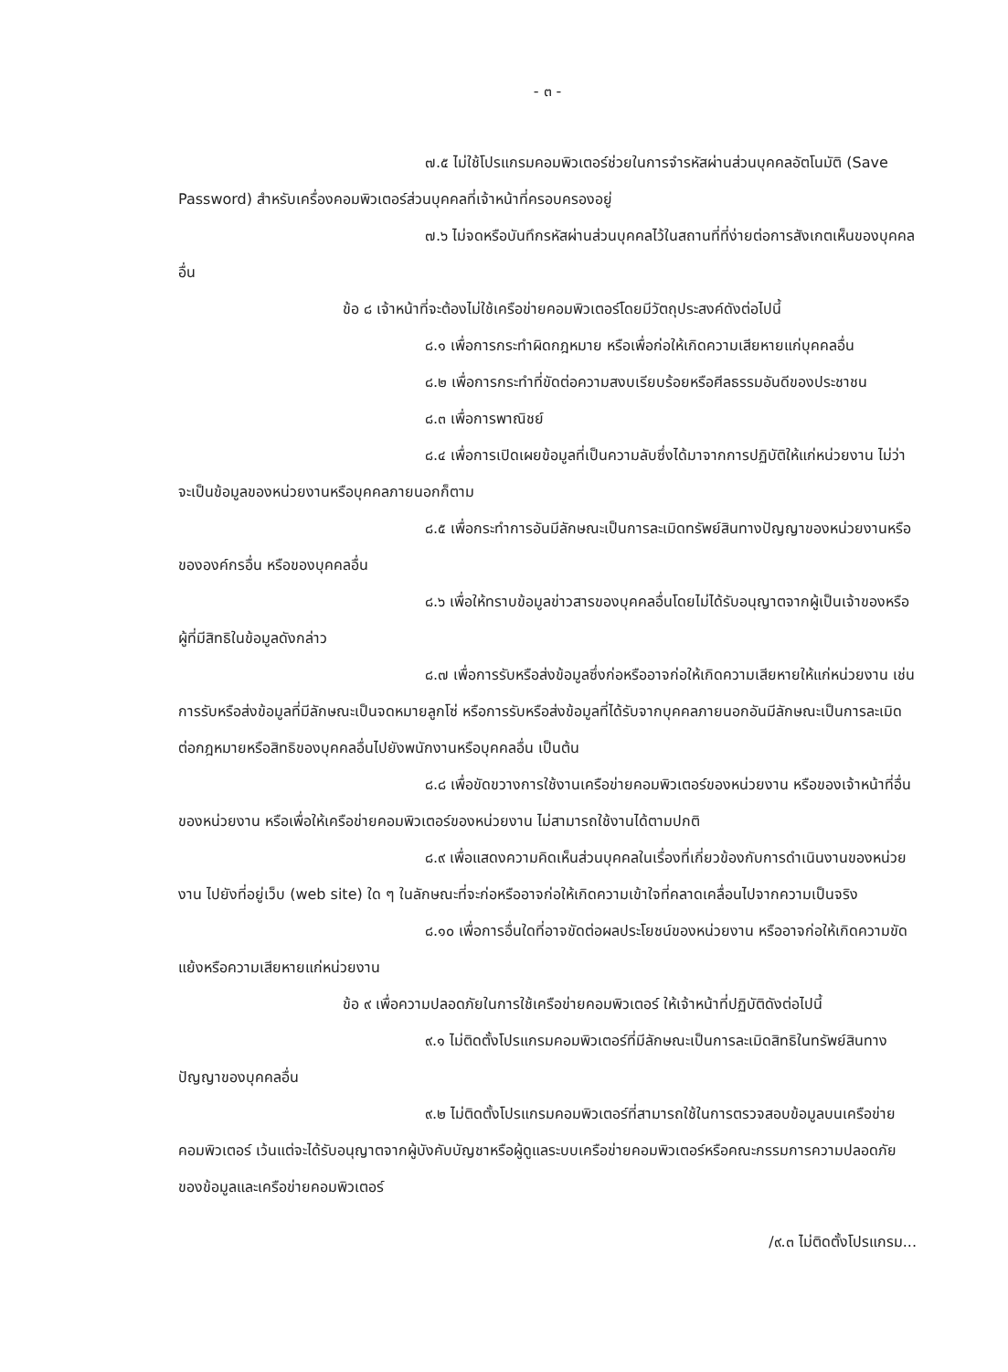- ๓ -
๗.๕ ไม่ใช้โปรแกรมคอมพิวเตอร์ช่วยในการจำรหัสผ่านส่วนบุคคลอัตโนมัติ (Save Password) สำหรับเครื่องคอมพิวเตอร์ส่วนบุคคลที่เจ้าหน้าที่ครอบครองอยู่
๗.๖ ไม่จดหรือบันทึกรหัสผ่านส่วนบุคคลไว้ในสถานที่ที่ง่ายต่อการสังเกตเห็นของบุคคลอื่น
ข้อ ๘ เจ้าหน้าที่จะต้องไม่ใช้เครือข่ายคอมพิวเตอร์โดยมีวัตถุประสงค์ดังต่อไปนี้
๘.๑ เพื่อการกระทำผิดกฎหมาย หรือเพื่อก่อให้เกิดความเสียหายแก่บุคคลอื่น
๘.๒ เพื่อการกระทำที่ขัดต่อความสงบเรียบร้อยหรือศีลธรรมอันดีของประชาชน
๘.๓ เพื่อการพาณิชย์
๘.๔ เพื่อการเปิดเผยข้อมูลที่เป็นความลับซึ่งได้มาจากการปฏิบัติให้แก่หน่วยงาน ไม่ว่าจะเป็นข้อมูลของหน่วยงานหรือบุคคลภายนอกก็ตาม
๘.๕ เพื่อกระทำการอันมีลักษณะเป็นการละเมิดทรัพย์สินทางปัญญาของหน่วยงานหรือขององค์กรอื่น หรือของบุคคลอื่น
๘.๖ เพื่อให้ทราบข้อมูลข่าวสารของบุคคลอื่นโดยไม่ได้รับอนุญาตจากผู้เป็นเจ้าของหรือผู้ที่มีสิทธิในข้อมูลดังกล่าว
๘.๗ เพื่อการรับหรือส่งข้อมูลซึ่งก่อหรืออาจก่อให้เกิดความเสียหายให้แก่หน่วยงาน เช่น การรับหรือส่งข้อมูลที่มีลักษณะเป็นจดหมายลูกโซ่ หรือการรับหรือส่งข้อมูลที่ได้รับจากบุคคลภายนอกอันมีลักษณะเป็นการละเมิดต่อกฎหมายหรือสิทธิของบุคคลอื่นไปยังพนักงานหรือบุคคลอื่น เป็นต้น
๘.๘ เพื่อขัดขวางการใช้งานเครือข่ายคอมพิวเตอร์ของหน่วยงาน หรือของเจ้าหน้าที่อื่นของหน่วยงาน หรือเพื่อให้เครือข่ายคอมพิวเตอร์ของหน่วยงาน ไม่สามารถใช้งานได้ตามปกติ
๘.๙ เพื่อแสดงความคิดเห็นส่วนบุคคลในเรื่องที่เกี่ยวข้องกับการดำเนินงานของหน่วยงาน ไปยังที่อยู่เว็บ (web site) ใด ๆ ในลักษณะที่จะก่อหรืออาจก่อให้เกิดความเข้าใจที่คลาดเคลื่อนไปจากความเป็นจริง
๘.๑๐ เพื่อการอื่นใดที่อาจขัดต่อผลประโยชน์ของหน่วยงาน หรืออาจก่อให้เกิดความขัดแย้งหรือความเสียหายแก่หน่วยงาน
ข้อ ๙ เพื่อความปลอดภัยในการใช้เครือข่ายคอมพิวเตอร์ ให้เจ้าหน้าที่ปฏิบัติดังต่อไปนี้
๙.๑ ไม่ติดตั้งโปรแกรมคอมพิวเตอร์ที่มีลักษณะเป็นการละเมิดสิทธิในทรัพย์สินทางปัญญาของบุคคลอื่น
๙.๒ ไม่ติดตั้งโปรแกรมคอมพิวเตอร์ที่สามารถใช้ในการตรวจสอบข้อมูลบนเครือข่ายคอมพิวเตอร์ เว้นแต่จะได้รับอนุญาตจากผู้บังคับบัญชาหรือผู้ดูแลระบบเครือข่ายคอมพิวเตอร์หรือคณะกรรมการความปลอดภัยของข้อมูลและเครือข่ายคอมพิวเตอร์
/๙.๓ ไม่ติดตั้งโปรแกรม...